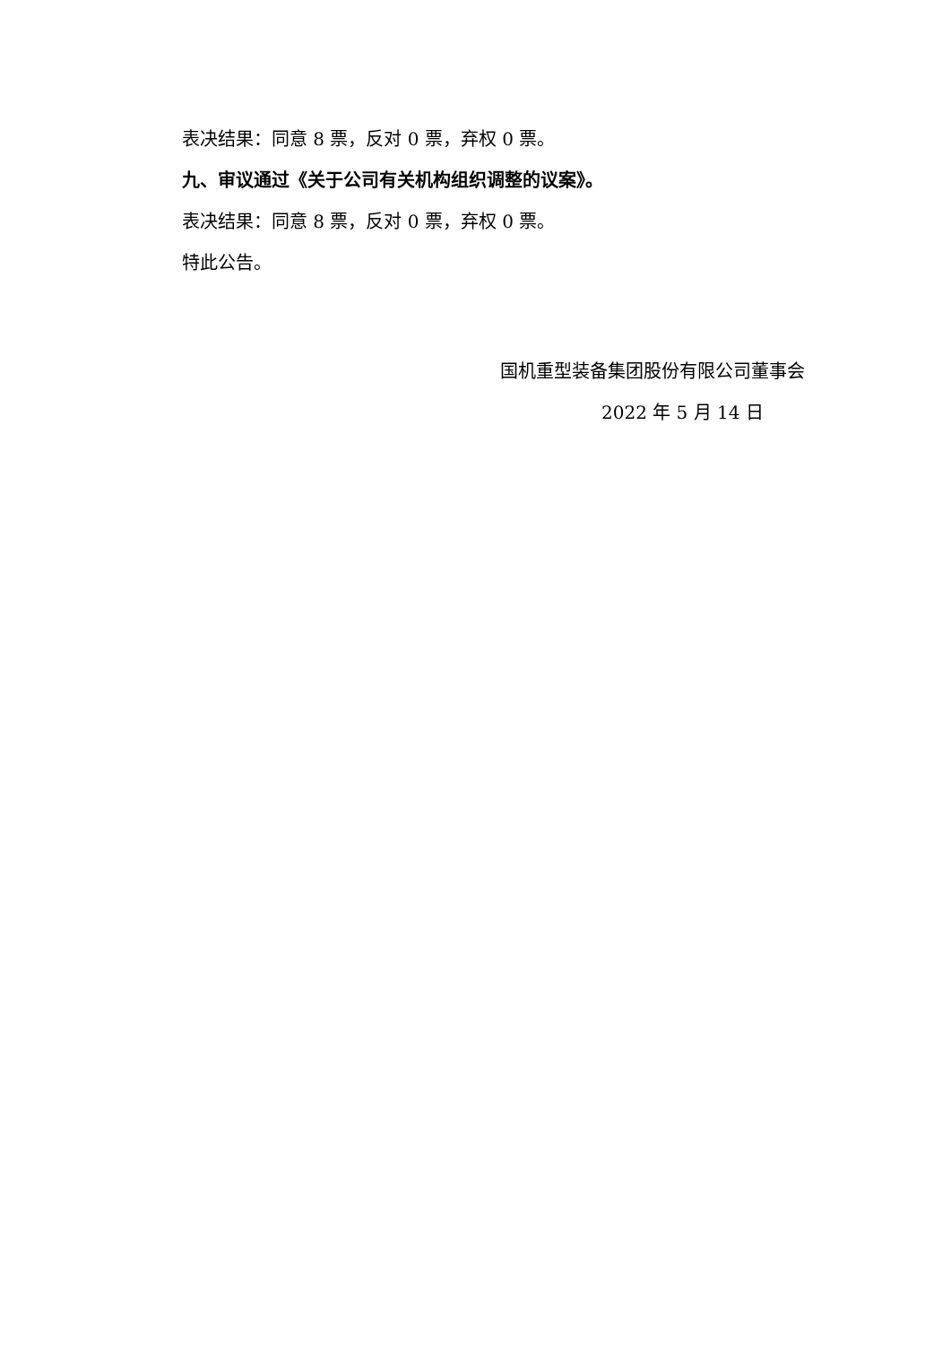表决结果：同意 8 票，反对 0 票，弃权 0 票。
九、审议通过《关于公司有关机构组织调整的议案》。
表决结果：同意 8 票，反对 0 票，弃权 0 票。
特此公告。
国机重型装备集团股份有限公司董事会
2022 年 5 月 14 日